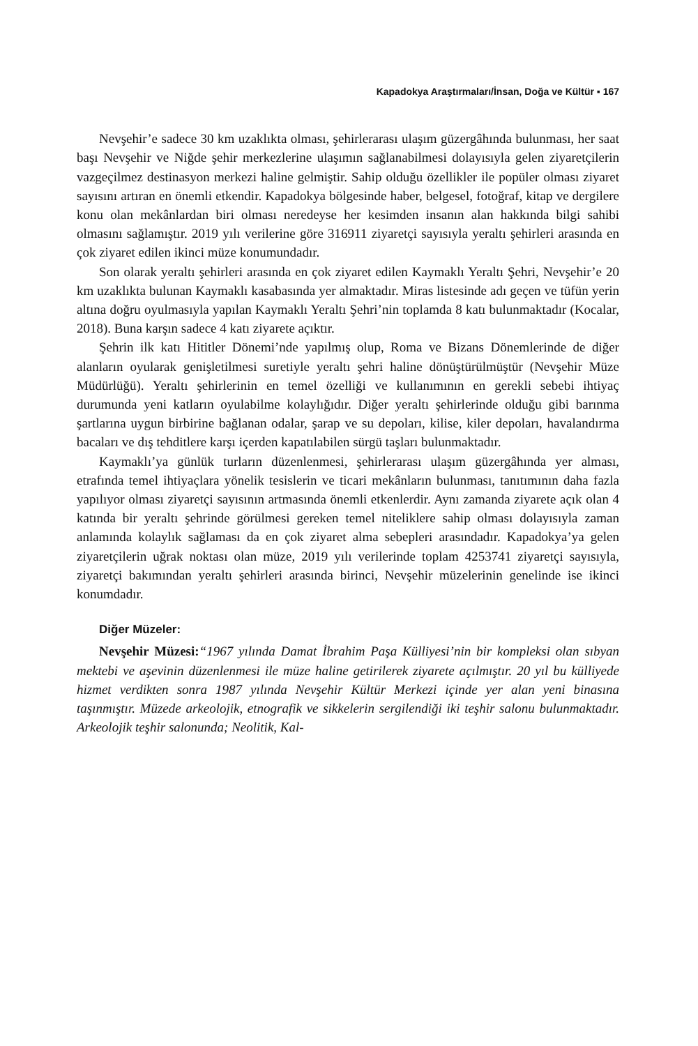Kapadokya Araştırmaları/İnsan, Doğa ve Kültür ▪ 167
Nevşehir’e sadece 30 km uzaklıkta olması, şehirlerarası ulaşım güzergâhında bulunması, her saat başı Nevşehir ve Niğde şehir merkezlerine ulaşımın sağlanabilmesi dolayısıyla gelen ziyaretçilerin vazgeçilmez destinasyon merkezi haline gelmiştir. Sahip olduğu özellikler ile popüler olması ziyaret sayısını artıran en önemli etkendir. Kapadokya bölgesinde haber, belgesel, fotoğraf, kitap ve dergilere konu olan mekânlardan biri olması neredeyse her kesimden insanın alan hakkında bilgi sahibi olmasını sağlamıştır. 2019 yılı verilerine göre 316911 ziyaretçi sayısıyla yeraltı şehirleri arasında en çok ziyaret edilen ikinci müze konumundadır.
Son olarak yeraltı şehirleri arasında en çok ziyaret edilen Kaymaklı Yeraltı Şehri, Nevşehir’e 20 km uzaklıkta bulunan Kaymaklı kasabasında yer almaktadır. Miras listesinde adı geçen ve tüfün yerin altına doğru oyulmasıyla yapılan Kaymaklı Yeraltı Şehri’nin toplamda 8 katı bulunmaktadır (Kocalar, 2018). Buna karşın sadece 4 katı ziyarete açıktır.
Şehrin ilk katı Hititler Dönemi’nde yapılmış olup, Roma ve Bizans Dönemlerinde de diğer alanların oyularak genişletilmesi suretiyle yeraltı şehri haline dönüştürülmüştür (Nevşehir Müze Müdürlüğü). Yeraltı şehirlerinin en temel özelliği ve kullanımının en gerekli sebebi ihtiyaç durumunda yeni katların oyulabilme kolaylığıdır. Diğer yeraltı şehirlerinde olduğu gibi barınma şartlarına uygun birbirine bağlanan odalar, şarap ve su depoları, kilise, kiler depoları, havalandırma bacaları ve dış tehditlere karşı içerden kapatılabilen sürgü taşları bulunmaktadır.
Kaymaklı’ya günlük turların düzenlenmesi, şehirlerarası ulaşım güzergâhında yer alması, etrafında temel ihtiyaçlara yönelik tesislerin ve ticari mekânların bulunması, tanıtımının daha fazla yapılıyor olması ziyaretçi sayısının artmasında önemli etkenlerdir. Aynı zamanda ziyarete açık olan 4 katında bir yeraltı şehrinde görülmesi gereken temel niteliklere sahip olması dolayısıyla zaman anlamında kolaylık sağlaması da en çok ziyaret alma sebepleri arasındadır. Kapadokya’ya gelen ziyaretçilerin uğrak noktası olan müze, 2019 yılı verilerinde toplam 4253741 ziyaretçi sayısıyla, ziyaretçi bakımından yeraltı şehirleri arasında birinci, Nevşehir müzelerinin genelinde ise ikinci konumdadır.
Diğer Müzeler:
Nevşehir Müzesi:“1967 yılında Damat İbrahim Paşa Külliyesi’nin bir kompleksi olan sıbyan mektebi ve aşevinin düzenlenmesi ile müze haline getirilerek ziyarete açılmıştır. 20 yıl bu külliyede hizmet verdikten sonra 1987 yılında Nevşehir Kültür Merkezi içinde yer alan yeni binasına taşınmıştır. Müzede arkeolojik, etnografik ve sikkelerin sergilendiği iki teşhir salonu bulunmaktadır. Arkeolojik teşhir salonunda; Neolitik, Kal-